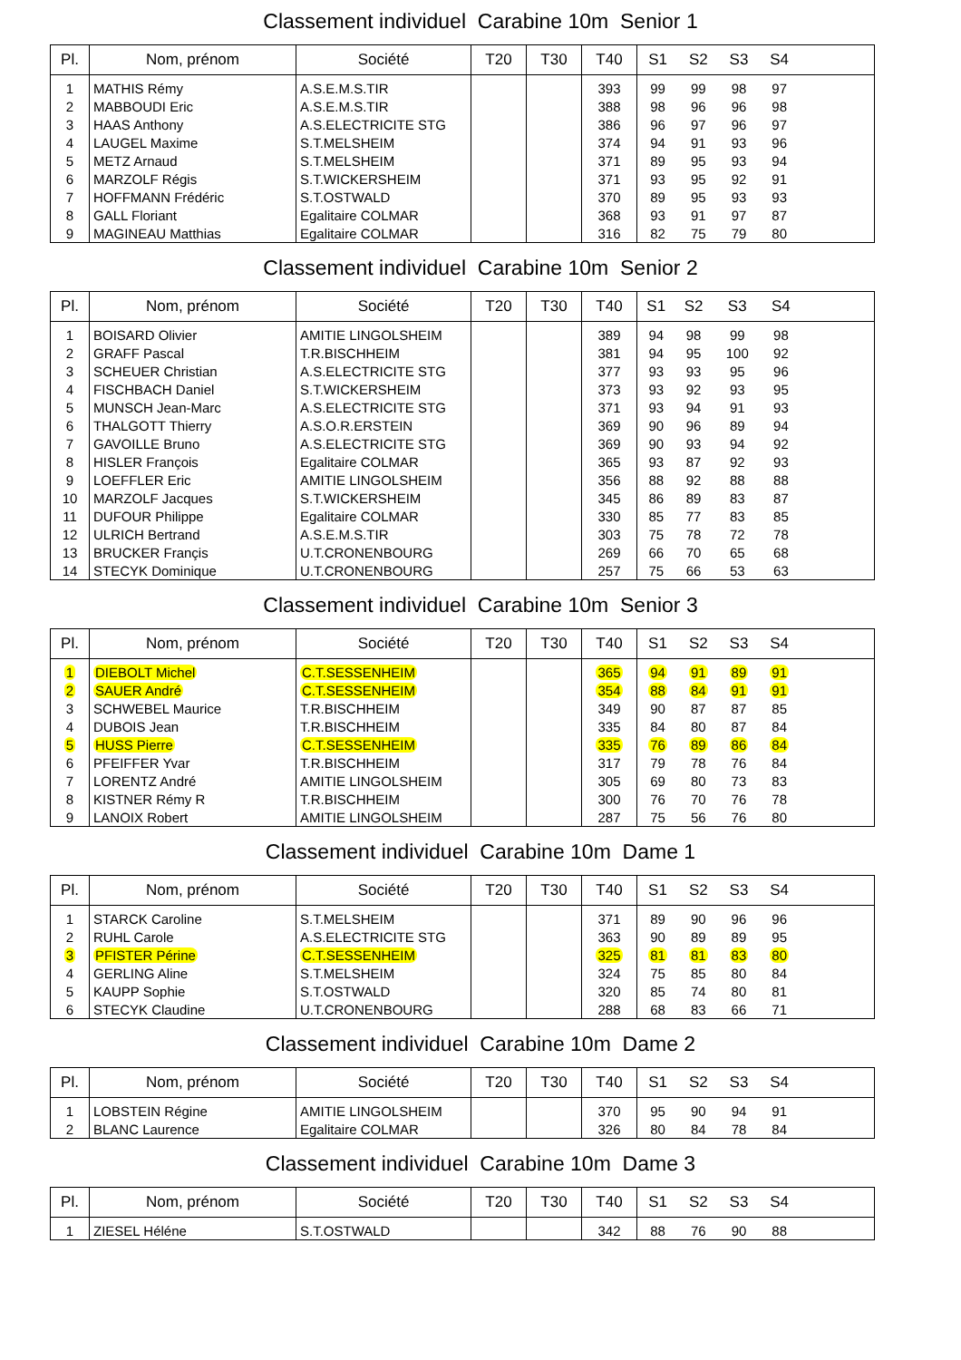Classement individuel Carabine 10m Senior 1
| Pl. | Nom, prénom | Société | T20 | T30 | T40 | S1 | S2 | S3 | S4 | |
| --- | --- | --- | --- | --- | --- | --- | --- | --- | --- | --- |
| 1 | MATHIS Rémy | A.S.E.M.S.TIR | | | 393 | 99 | 99 | 98 | 97 | |
| 2 | MABBOUDI Eric | A.S.E.M.S.TIR | | | 388 | 98 | 96 | 96 | 98 | |
| 3 | HAAS Anthony | A.S.ELECTRICITE STG | | | 386 | 96 | 97 | 96 | 97 | |
| 4 | LAUGEL Maxime | S.T.MELSHEIM | | | 374 | 94 | 91 | 93 | 96 | |
| 5 | METZ Arnaud | S.T.MELSHEIM | | | 371 | 89 | 95 | 93 | 94 | |
| 6 | MARZOLF Régis | S.T.WICKERSHEIM | | | 371 | 93 | 95 | 92 | 91 | |
| 7 | HOFFMANN Frédéric | S.T.OSTWALD | | | 370 | 89 | 95 | 93 | 93 | |
| 8 | GALL Floriant | Egalitaire COLMAR | | | 368 | 93 | 91 | 97 | 87 | |
| 9 | MAGINEAU Matthias | Egalitaire COLMAR | | | 316 | 82 | 75 | 79 | 80 | |
Classement individuel Carabine 10m Senior 2
| Pl. | Nom, prénom | Société | T20 | T30 | T40 | S1 | S2 | S3 | S4 | |
| --- | --- | --- | --- | --- | --- | --- | --- | --- | --- | --- |
| 1 | BOISARD Olivier | AMITIE LINGOLSHEIM | | | 389 | 94 | 98 | 99 | 98 | |
| 2 | GRAFF Pascal | T.R.BISCHHEIM | | | 381 | 94 | 95 | 100 | 92 | |
| 3 | SCHEUER Christian | A.S.ELECTRICITE STG | | | 377 | 93 | 93 | 95 | 96 | |
| 4 | FISCHBACH Daniel | S.T.WICKERSHEIM | | | 373 | 93 | 92 | 93 | 95 | |
| 5 | MUNSCH Jean-Marc | A.S.ELECTRICITE STG | | | 371 | 93 | 94 | 91 | 93 | |
| 6 | THALGOTT Thierry | A.S.O.R.ERSTEIN | | | 369 | 90 | 96 | 89 | 94 | |
| 7 | GAVOILLE Bruno | A.S.ELECTRICITE STG | | | 369 | 90 | 93 | 94 | 92 | |
| 8 | HISLER François | Egalitaire COLMAR | | | 365 | 93 | 87 | 92 | 93 | |
| 9 | LOEFFLER Eric | AMITIE LINGOLSHEIM | | | 356 | 88 | 92 | 88 | 88 | |
| 10 | MARZOLF Jacques | S.T.WICKERSHEIM | | | 345 | 86 | 89 | 83 | 87 | |
| 11 | DUFOUR Philippe | Egalitaire COLMAR | | | 330 | 85 | 77 | 83 | 85 | |
| 12 | ULRICH Bertrand | A.S.E.M.S.TIR | | | 303 | 75 | 78 | 72 | 78 | |
| 13 | BRUCKER Françis | U.T.CRONENBOURG | | | 269 | 66 | 70 | 65 | 68 | |
| 14 | STECYK Dominique | U.T.CRONENBOURG | | | 257 | 75 | 66 | 53 | 63 | |
Classement individuel Carabine 10m Senior 3
| Pl. | Nom, prénom | Société | T20 | T30 | T40 | S1 | S2 | S3 | S4 | |
| --- | --- | --- | --- | --- | --- | --- | --- | --- | --- | --- |
| 1 | DIEBOLT Michel | C.T.SESSENHEIM | | | 365 | 94 | 91 | 89 | 91 | |
| 2 | SAUER André | C.T.SESSENHEIM | | | 354 | 88 | 84 | 91 | 91 | |
| 3 | SCHWEBEL Maurice | T.R.BISCHHEIM | | | 349 | 90 | 87 | 87 | 85 | |
| 4 | DUBOIS Jean | T.R.BISCHHEIM | | | 335 | 84 | 80 | 87 | 84 | |
| 5 | HUSS Pierre | C.T.SESSENHEIM | | | 335 | 76 | 89 | 86 | 84 | |
| 6 | PFEIFFER Yvar | T.R.BISCHHEIM | | | 317 | 79 | 78 | 76 | 84 | |
| 7 | LORENTZ André | AMITIE LINGOLSHEIM | | | 305 | 69 | 80 | 73 | 83 | |
| 8 | KISTNER Rémy R | T.R.BISCHHEIM | | | 300 | 76 | 70 | 76 | 78 | |
| 9 | LANOIX Robert | AMITIE LINGOLSHEIM | | | 287 | 75 | 56 | 76 | 80 | |
Classement individuel Carabine 10m Dame 1
| Pl. | Nom, prénom | Société | T20 | T30 | T40 | S1 | S2 | S3 | S4 | |
| --- | --- | --- | --- | --- | --- | --- | --- | --- | --- | --- |
| 1 | STARCK Caroline | S.T.MELSHEIM | | | 371 | 89 | 90 | 96 | 96 | |
| 2 | RUHL Carole | A.S.ELECTRICITE STG | | | 363 | 90 | 89 | 89 | 95 | |
| 3 | PFISTER Périne | C.T.SESSENHEIM | | | 325 | 81 | 81 | 83 | 80 | |
| 4 | GERLING Aline | S.T.MELSHEIM | | | 324 | 75 | 85 | 80 | 84 | |
| 5 | KAUPP Sophie | S.T.OSTWALD | | | 320 | 85 | 74 | 80 | 81 | |
| 6 | STECYK Claudine | U.T.CRONENBOURG | | | 288 | 68 | 83 | 66 | 71 | |
Classement individuel Carabine 10m Dame 2
| Pl. | Nom, prénom | Société | T20 | T30 | T40 | S1 | S2 | S3 | S4 | |
| --- | --- | --- | --- | --- | --- | --- | --- | --- | --- | --- |
| 1 | LOBSTEIN Régine | AMITIE LINGOLSHEIM | | | 370 | 95 | 90 | 94 | 91 | |
| 2 | BLANC Laurence | Egalitaire COLMAR | | | 326 | 80 | 84 | 78 | 84 | |
Classement individuel Carabine 10m Dame 3
| Pl. | Nom, prénom | Société | T20 | T30 | T40 | S1 | S2 | S3 | S4 | |
| --- | --- | --- | --- | --- | --- | --- | --- | --- | --- | --- |
| 1 | ZIESEL Héléne | S.T.OSTWALD | | | 342 | 88 | 76 | 90 | 88 | |